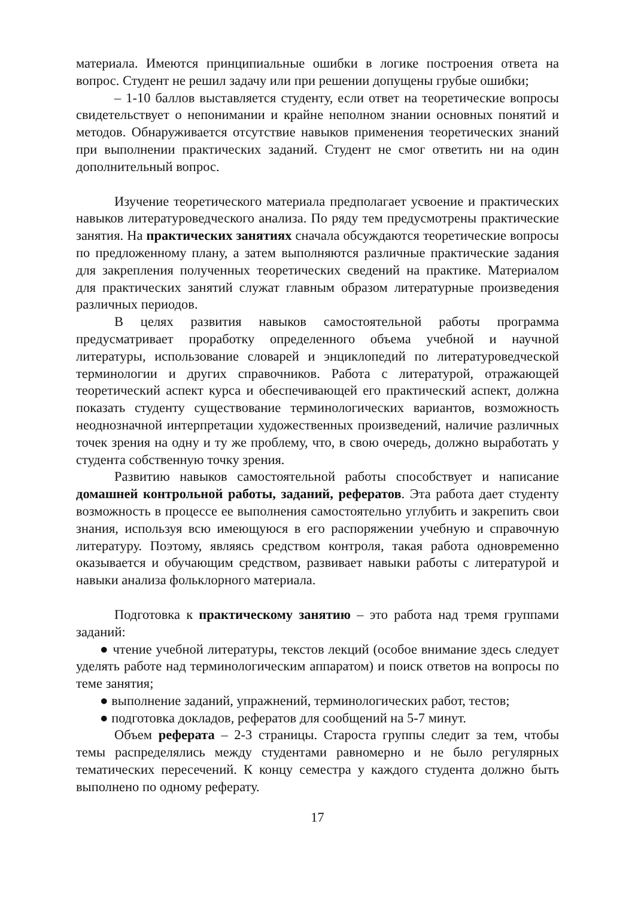материала. Имеются принципиальные ошибки в логике построения ответа на вопрос. Студент не решил задачу или при решении допущены грубые ошибки;
– 1-10 баллов выставляется студенту, если ответ на теоретические вопросы свидетельствует о непонимании и крайне неполном знании основных понятий и методов. Обнаруживается отсутствие навыков применения теоретических знаний при выполнении практических заданий. Студент не смог ответить ни на один дополнительный вопрос.
Изучение теоретического материала предполагает усвоение и практических навыков литературоведческого анализа. По ряду тем предусмотрены практические занятия. На практических занятиях сначала обсуждаются теоретические вопросы по предложенному плану, а затем выполняются различные практические задания для закрепления полученных теоретических сведений на практике. Материалом для практических занятий служат главным образом литературные произведения различных периодов.
В целях развития навыков самостоятельной работы программа предусматривает проработку определенного объема учебной и научной литературы, использование словарей и энциклопедий по литературоведческой терминологии и других справочников. Работа с литературой, отражающей теоретический аспект курса и обеспечивающей его практический аспект, должна показать студенту существование терминологических вариантов, возможность неоднозначной интерпретации художественных произведений, наличие различных точек зрения на одну и ту же проблему, что, в свою очередь, должно выработать у студента собственную точку зрения.
Развитию навыков самостоятельной работы способствует и написание домашней контрольной работы, заданий, рефератов. Эта работа дает студенту возможность в процессе ее выполнения самостоятельно углубить и закрепить свои знания, используя всю имеющуюся в его распоряжении учебную и справочную литературу. Поэтому, являясь средством контроля, такая работа одновременно оказывается и обучающим средством, развивает навыки работы с литературой и навыки анализа фольклорного материала.
Подготовка к практическому занятию – это работа над тремя группами заданий:
● чтение учебной литературы, текстов лекций (особое внимание здесь следует уделять работе над терминологическим аппаратом) и поиск ответов на вопросы по теме занятия;
● выполнение заданий, упражнений, терминологических работ, тестов;
● подготовка докладов, рефератов для сообщений на 5-7 минут.
Объем реферата – 2-3 страницы. Староста группы следит за тем, чтобы темы распределялись между студентами равномерно и не было регулярных тематических пересечений. К концу семестра у каждого студента должно быть выполнено по одному реферату.
17